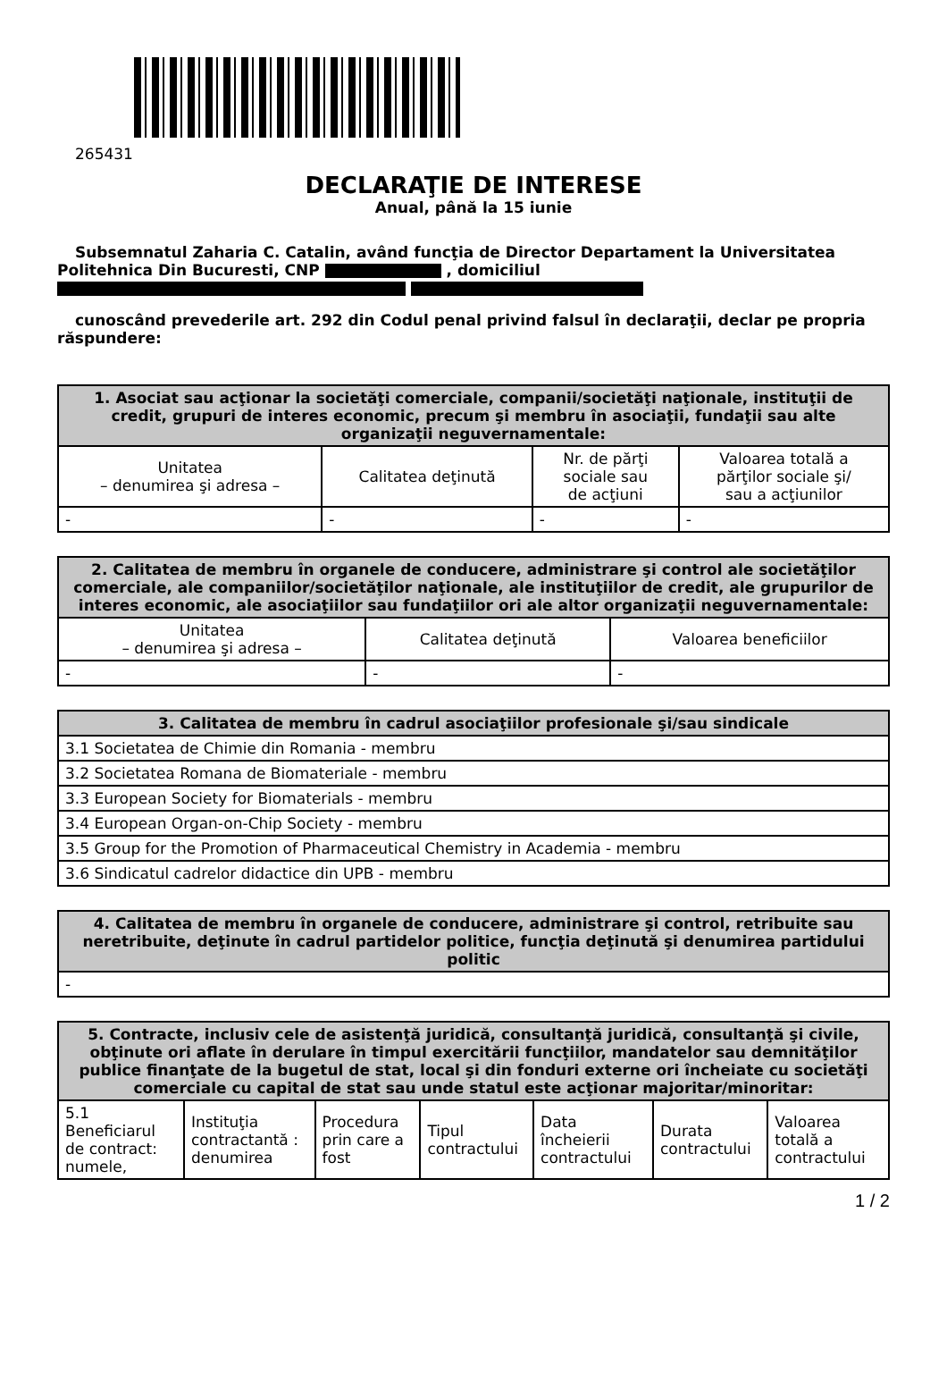265431
DECLARAŢIE DE INTERESE
Anual, până la 15 iunie
Subsemnatul Zaharia C. Catalin, având funcţia de Director Departament la Universitatea Politehnica Din Bucuresti, CNP , domiciliul
cunoscând prevederile art. 292 din Codul penal privind falsul în declaraţii, declar pe propria răspundere:
| 1. Asociat sau acţionar la societăţi comerciale, companii/societăţi naţionale, instituţii de credit, grupuri de interes economic, precum şi membru în asociaţii, fundaţii sau alte organizaţii neguvernamentale: | | | |
| --- | --- | --- | --- |
| Unitatea – denumirea şi adresa – | Calitatea deţinută | Nr. de părţi sociale sau de acţiuni | Valoarea totală a părţilor sociale şi/ sau a acţiunilor |
| - | - | - | - |
| 2. Calitatea de membru în organele de conducere, administrare şi control ale societăţilor comerciale, ale companiilor/societăţilor naţionale, ale instituţiilor de credit, ale grupurilor de interes economic, ale asociaţiilor sau fundaţiilor ori ale altor organizaţii neguvernamentale: | | |
| --- | --- | --- |
| Unitatea – denumirea şi adresa – | Calitatea deţinută | Valoarea beneficiilor |
| - | - | - |
| 3. Calitatea de membru în cadrul asociaţiilor profesionale şi/sau sindicale |
| --- |
| 3.1 Societatea de Chimie din Romania - membru |
| 3.2 Societatea Romana de Biomateriale - membru |
| 3.3 European Society for Biomaterials - membru |
| 3.4 European Organ-on-Chip Society - membru |
| 3.5 Group for the Promotion of Pharmaceutical Chemistry in Academia - membru |
| 3.6 Sindicatul cadrelor didactice din UPB - membru |
| 4. Calitatea de membru în organele de conducere, administrare şi control, retribuite sau neretribuite, deţinute în cadrul partidelor politice, funcţia deţinută şi denumirea partidului politic |
| --- |
| - |
| 5. Contracte, inclusiv cele de asistenţă juridică, consultanţă juridică, consultanţă şi civile, obţinute ori aflate în derulare în timpul exercitării funcţiilor, mandatelor sau demnităţilor publice finanţate de la bugetul de stat, local şi din fonduri externe ori încheiate cu societăţi comerciale cu capital de stat sau unde statul este acţionar majoritar/minoritar: | | | | | | |
| --- | --- | --- | --- | --- | --- | --- |
| 5.1 Beneficiarul de contract: numele, | Instituţia contractantă : denumirea | Procedura prin care a fost | Tipul contractului | Data încheierii contractului | Durata contractului | Valoarea totală a contractului |
1 / 2